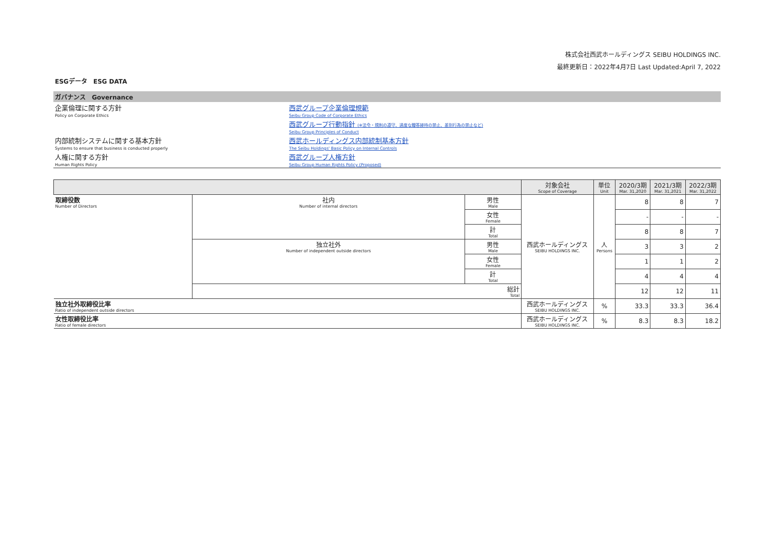株式会社西武ホールディングス SEIBU HOLDINGS INC.
最終更新日：2022年4月7日 Last Updated:April 7, 2022
ESGデータ　ESG DATA
ガバナンス　Governance
| 企業倫理に関する方針 | 西武グループ企業倫理規範 |
| Policy on Corporate Ethics | Seibu Group Code of Corporate Ethics |
| | 西武グループ行動指針 (※法令・規則の遵守、過度な贈答接待の禁止、差別行為の禁止など) |
| | Seibu Group Principles of Conduct |
| 内部統制システムに関する基本方針 | 西武ホールディングス内部統制基本方針 |
| Systems to ensure that business is conducted properly | The Seibu Holdings' Basic Policy on Internal Controls |
| 人権に関する方針 | 西武グループ人権方針 |
| Human Rights Policy | Seibu Group Human Rights Policy (Proposed) |
| | | | 対象会社 Scope of Coverage | 単位 Unit | 2020/3期 Mar. 31,2020 | 2021/3期 Mar. 31,2021 | 2022/3期 Mar. 31,2022 |
| 取締役数 Number of Directors | 社内 Number of internal directors | 男性 Male | 西武ホールディングス SEIBU HOLDINGS INC. | 人 Persons | 8 | 8 | 7 |
| | | 女性 Female | | | - | - | - |
| | | 計 Total | | | 8 | 8 | 7 |
| | 独立社外 Number of independent outside directors | 男性 Male | | | 3 | 3 | 2 |
| | | 女性 Female | | | 1 | 1 | 2 |
| | | 計 Total | | | 4 | 4 | 4 |
| | 総計 Total | | | | 12 | 12 | 11 |
| 独立社外取締役比率 Ratio of independent outside directors | | | 西武ホールディングス SEIBU HOLDINGS INC. | % | 33.3 | 33.3 | 36.4 |
| 女性取締役比率 Ratio of female directors | | | 西武ホールディングス SEIBU HOLDINGS INC. | % | 8.3 | 8.3 | 18.2 |